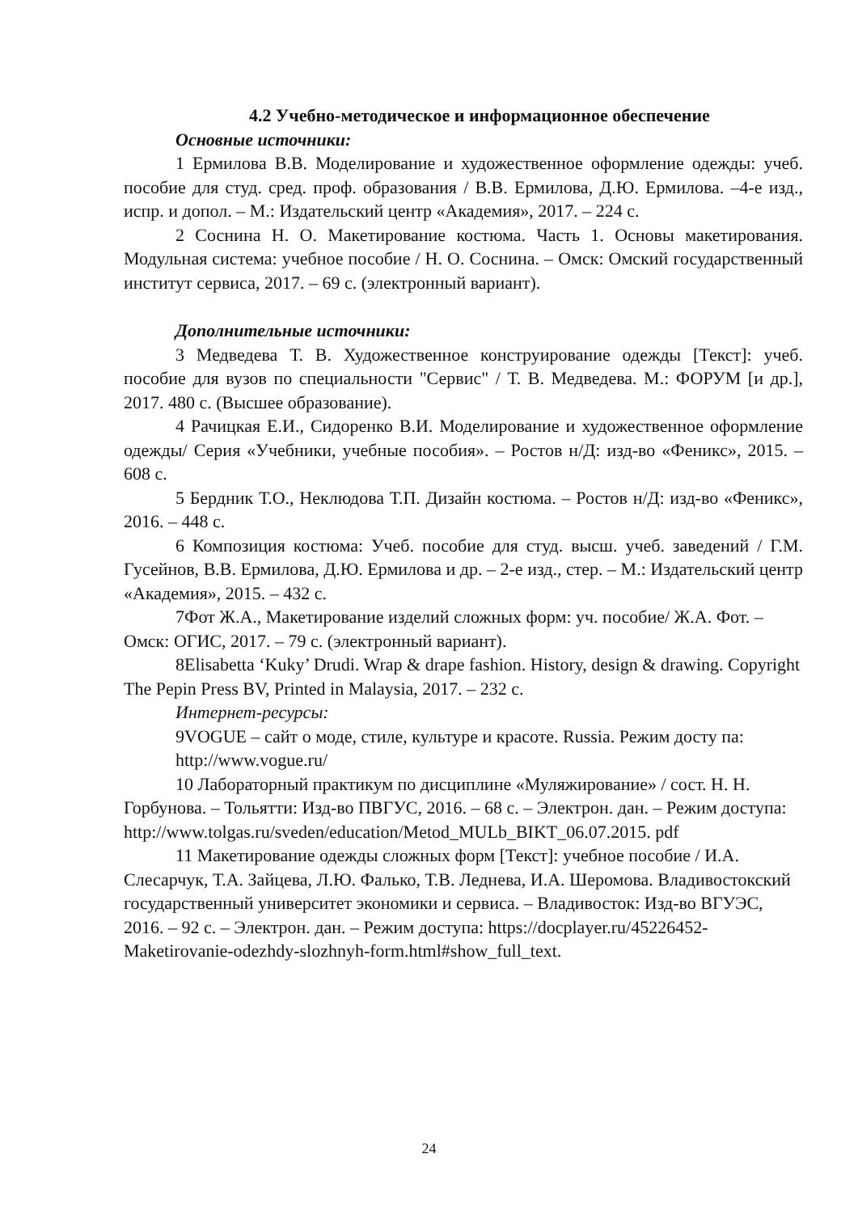4.2 Учебно-методическое и информационное обеспечение
Основные источники:
1 Ермилова В.В. Моделирование и художественное оформление одежды: учеб. пособие для студ. сред. проф. образования / В.В. Ермилова, Д.Ю. Ермилова. –4-е изд., испр. и допол. – М.: Издательский центр «Академия», 2017. – 224 с.
2 Соснина Н. О. Макетирование костюма. Часть 1. Основы макетирования. Модульная система: учебное пособие / Н. О. Соснина. – Омск: Омский государственный институт сервиса, 2017. – 69 с. (электронный вариант).
Дополнительные источники:
3 Медведева Т. В. Художественное конструирование одежды [Текст]: учеб. пособие для вузов по специальности "Сервис" / Т. В. Медведева. М.: ФОРУМ [и др.], 2017. 480 с. (Высшее образование).
4 Рачицкая Е.И., Сидоренко В.И. Моделирование и художественное оформление одежды/ Серия «Учебники, учебные пособия». – Ростов н/Д: изд-во «Феникс», 2015. – 608 с.
5 Бердник Т.О., Неклюдова Т.П. Дизайн костюма. – Ростов н/Д: изд-во «Феникс», 2016. – 448 с.
6 Композиция костюма: Учеб. пособие для студ. высш. учеб. заведений / Г.М. Гусейнов, В.В. Ермилова, Д.Ю. Ермилова и др. – 2-е изд., стер. – М.: Издательский центр «Академия», 2015. – 432 с.
7Фот Ж.А., Макетирование изделий сложных форм: уч. пособие/ Ж.А. Фот. – Омск: ОГИС, 2017. – 79 с. (электронный вариант).
8Elisabetta ‘Kuky’ Drudi. Wrap & drape fashion. History, design & drawing. Copyright The Pepin Press BV, Printed in Malaysia, 2017. – 232 с.
Интернет-ресурсы:
9VOGUE – сайт о моде, стиле, культуре и красоте. Russia. Режим досту па: http://www.vogue.ru/
10 Лабораторный практикум по дисциплине «Муляжирование» / сост. Н. Н. Горбунова. – Тольятти: Изд-во ПВГУС, 2016. – 68 с. – Электрон. дан. – Режим доступа: http://www.tolgas.ru/sveden/education/Metod_MULb_BIKT_06.07.2015. pdf
11 Макетирование одежды сложных форм [Текст]: учебное пособие / И.А. Слесарчук, Т.А. Зайцева, Л.Ю. Фалько, Т.В. Леднева, И.А. Шеромова. Владивостокский государственный университет экономики и сервиса. – Владивосток: Изд-во ВГУЭС, 2016. – 92 с. – Электрон. дан. – Режим доступа: https://docplayer.ru/45226452-Maketirovanie-odezhdy-slozhnyh-form.html#show_full_text.
24